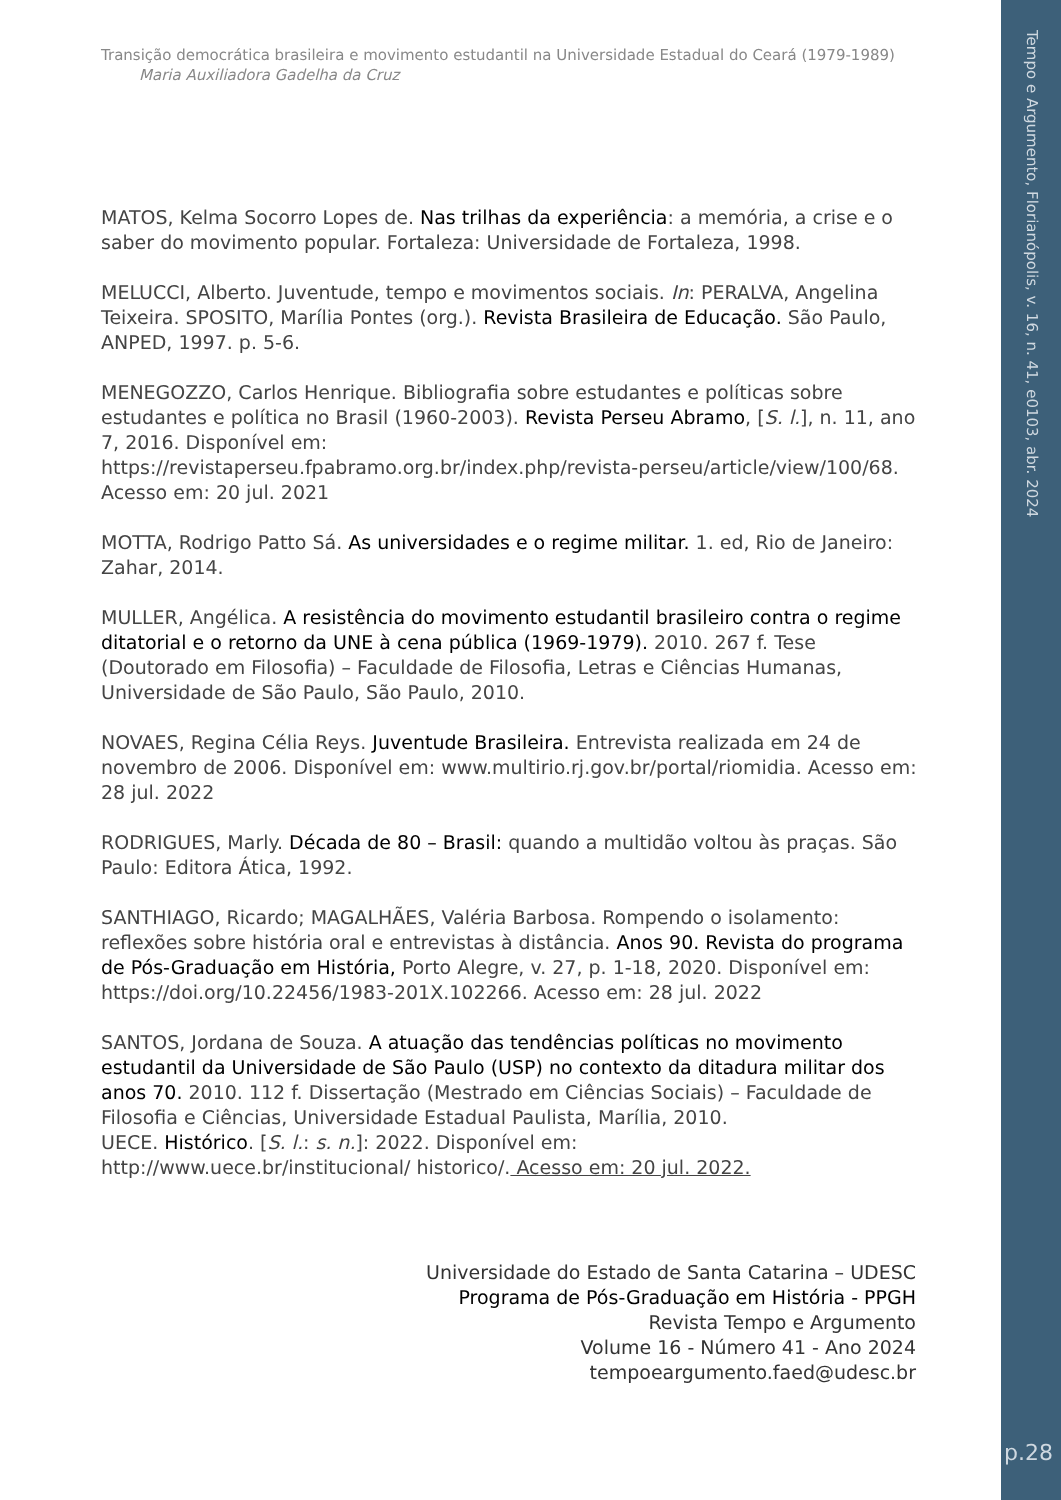Transição democrática brasileira e movimento estudantil na Universidade Estadual do Ceará (1979-1989)
Maria Auxiliadora Gadelha da Cruz
MATOS, Kelma Socorro Lopes de. Nas trilhas da experiência: a memória, a crise e o saber do movimento popular. Fortaleza: Universidade de Fortaleza, 1998.
MELUCCI, Alberto. Juventude, tempo e movimentos sociais. In: PERALVA, Angelina Teixeira. SPOSITO, Marília Pontes (org.). Revista Brasileira de Educação. São Paulo, ANPED, 1997. p. 5-6.
MENEGOZZO, Carlos Henrique. Bibliografia sobre estudantes e políticas sobre estudantes e política no Brasil (1960-2003). Revista Perseu Abramo, [S. l.], n. 11, ano 7, 2016. Disponível em:
https://revistaperseu.fpabramo.org.br/index.php/revista-perseu/article/view/100/68. Acesso em: 20 jul. 2021
MOTTA, Rodrigo Patto Sá. As universidades e o regime militar. 1. ed, Rio de Janeiro: Zahar, 2014.
MULLER, Angélica. A resistência do movimento estudantil brasileiro contra o regime ditatorial e o retorno da UNE à cena pública (1969-1979). 2010. 267 f. Tese (Doutorado em Filosofia) – Faculdade de Filosofia, Letras e Ciências Humanas, Universidade de São Paulo, São Paulo, 2010.
NOVAES, Regina Célia Reys. Juventude Brasileira. Entrevista realizada em 24 de novembro de 2006. Disponível em: www.multirio.rj.gov.br/portal/riomidia. Acesso em: 28 jul. 2022
RODRIGUES, Marly. Década de 80 – Brasil: quando a multidão voltou às praças. São Paulo: Editora Ática, 1992.
SANTHIAGO, Ricardo; MAGALHÃES, Valéria Barbosa. Rompendo o isolamento: reflexões sobre história oral e entrevistas à distância. Anos 90. Revista do programa de Pós-Graduação em História, Porto Alegre, v. 27, p. 1-18, 2020. Disponível em: https://doi.org/10.22456/1983-201X.102266. Acesso em: 28 jul. 2022
SANTOS, Jordana de Souza. A atuação das tendências políticas no movimento estudantil da Universidade de São Paulo (USP) no contexto da ditadura militar dos anos 70. 2010. 112 f. Dissertação (Mestrado em Ciências Sociais) – Faculdade de Filosofia e Ciências, Universidade Estadual Paulista, Marília, 2010.
UECE. Histórico. [S. l.: s. n.]: 2022. Disponível em:
http://www.uece.br/institucional/ historico/. Acesso em: 20 jul. 2022.
Universidade do Estado de Santa Catarina – UDESC
Programa de Pós-Graduação em História - PPGH
Revista Tempo e Argumento
Volume 16 - Número 41 - Ano 2024
tempoeargumento.faed@udesc.br
Tempo e Argumento, Florianópolis, v. 16, n. 41, e0103, abr. 2024
p.28